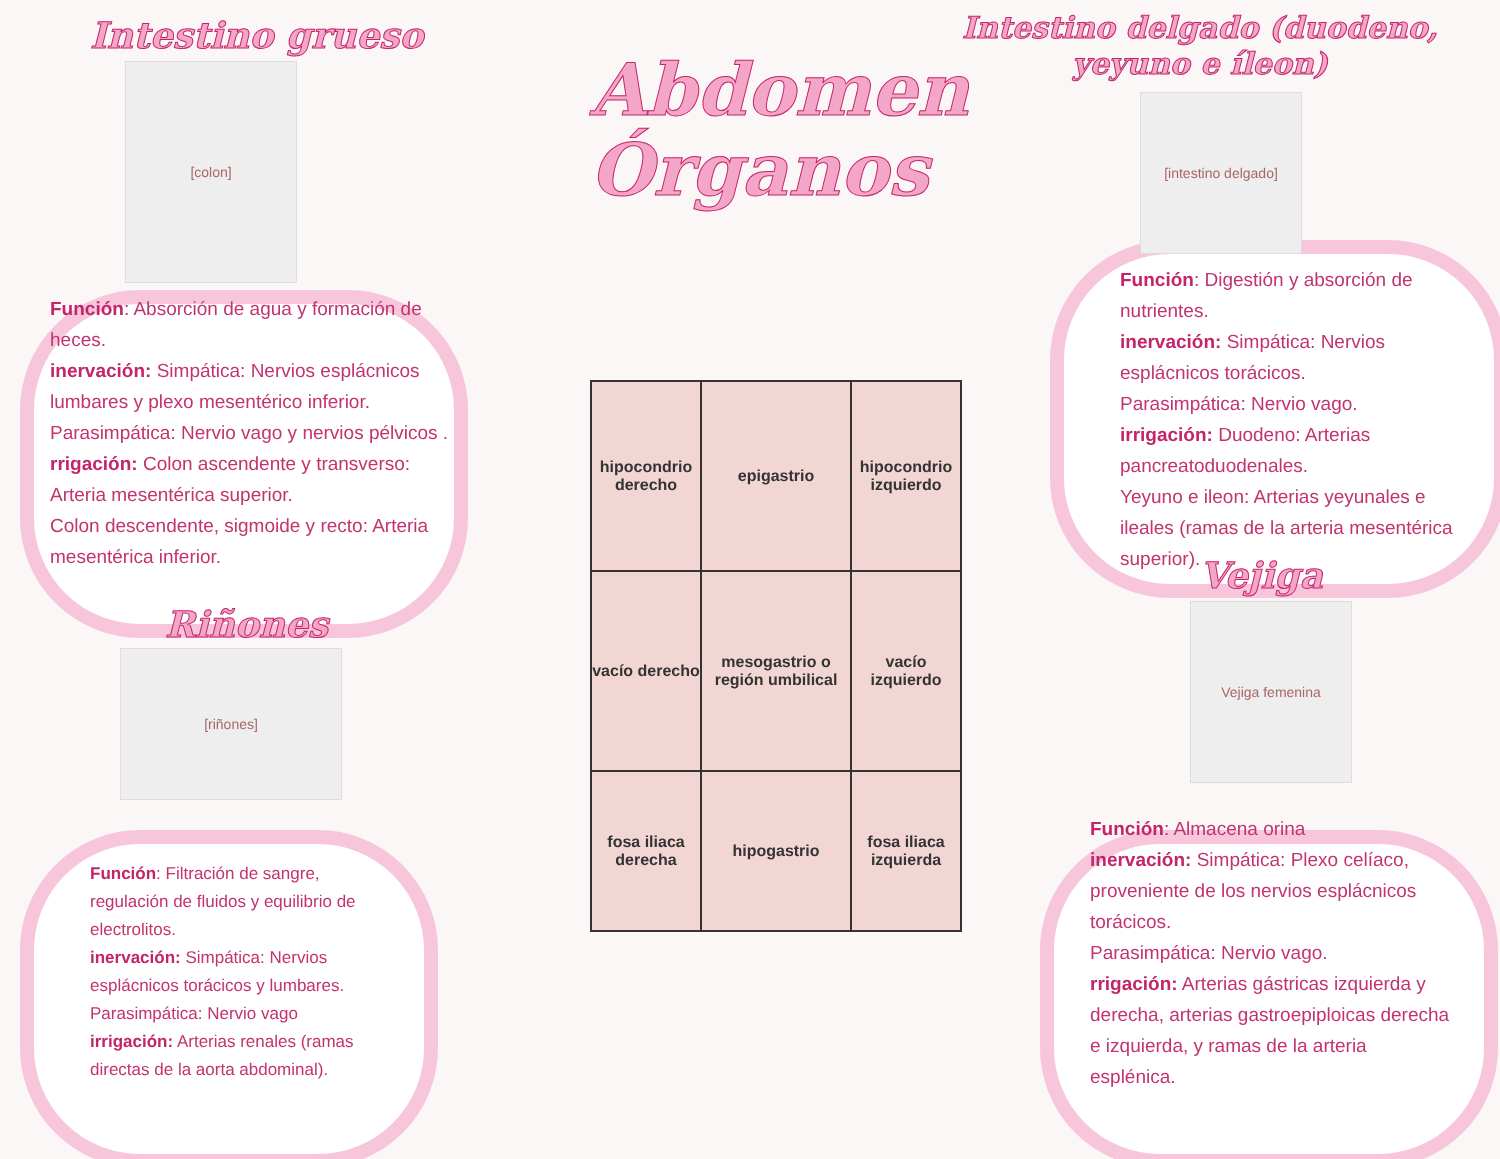Intestino grueso
[colon]
Función: Absorción de agua y formación de heces.
inervación: Simpática: Nervios esplácnicos lumbares y plexo mesentérico inferior.
Parasimpática: Nervio vago y nervios pélvicos .
rrigación: Colon ascendente y transverso: Arteria mesentérica superior.
Colon descendente, sigmoide y recto: Arteria mesentérica inferior.
Riñones
[riñones]
Función: Filtración de sangre, regulación de fluidos y equilibrio de electrolitos.
inervación: Simpática: Nervios esplácnicos torácicos y lumbares.
Parasimpática: Nervio vago
irrigación: Arterias renales (ramas directas de la aorta abdominal).
Abdomen Órganos
hipocondrio derecho
epigastrio
hipocondrio izquierdo
vacío derecho
mesogastrio o región umbilical
vacío izquierdo
fosa iliaca derecha
hipogastrio
fosa iliaca izquierda
Intestino delgado (duodeno, yeyuno e íleon)
[intestino delgado]
Función: Digestión y absorción de nutrientes.
inervación: Simpática: Nervios esplácnicos torácicos.
Parasimpática: Nervio vago.
irrigación: Duodeno: Arterias pancreatoduodenales.
Yeyuno e ileon: Arterias yeyunales e ileales (ramas de la arteria mesentérica superior).
Vejiga
Vejiga femenina
Función: Almacena orina
inervación: Simpática: Plexo celíaco, proveniente de los nervios esplácnicos torácicos.
Parasimpática: Nervio vago.
rrigación: Arterias gástricas izquierda y derecha, arterias gastroepiploicas derecha e izquierda, y ramas de la arteria esplénica.